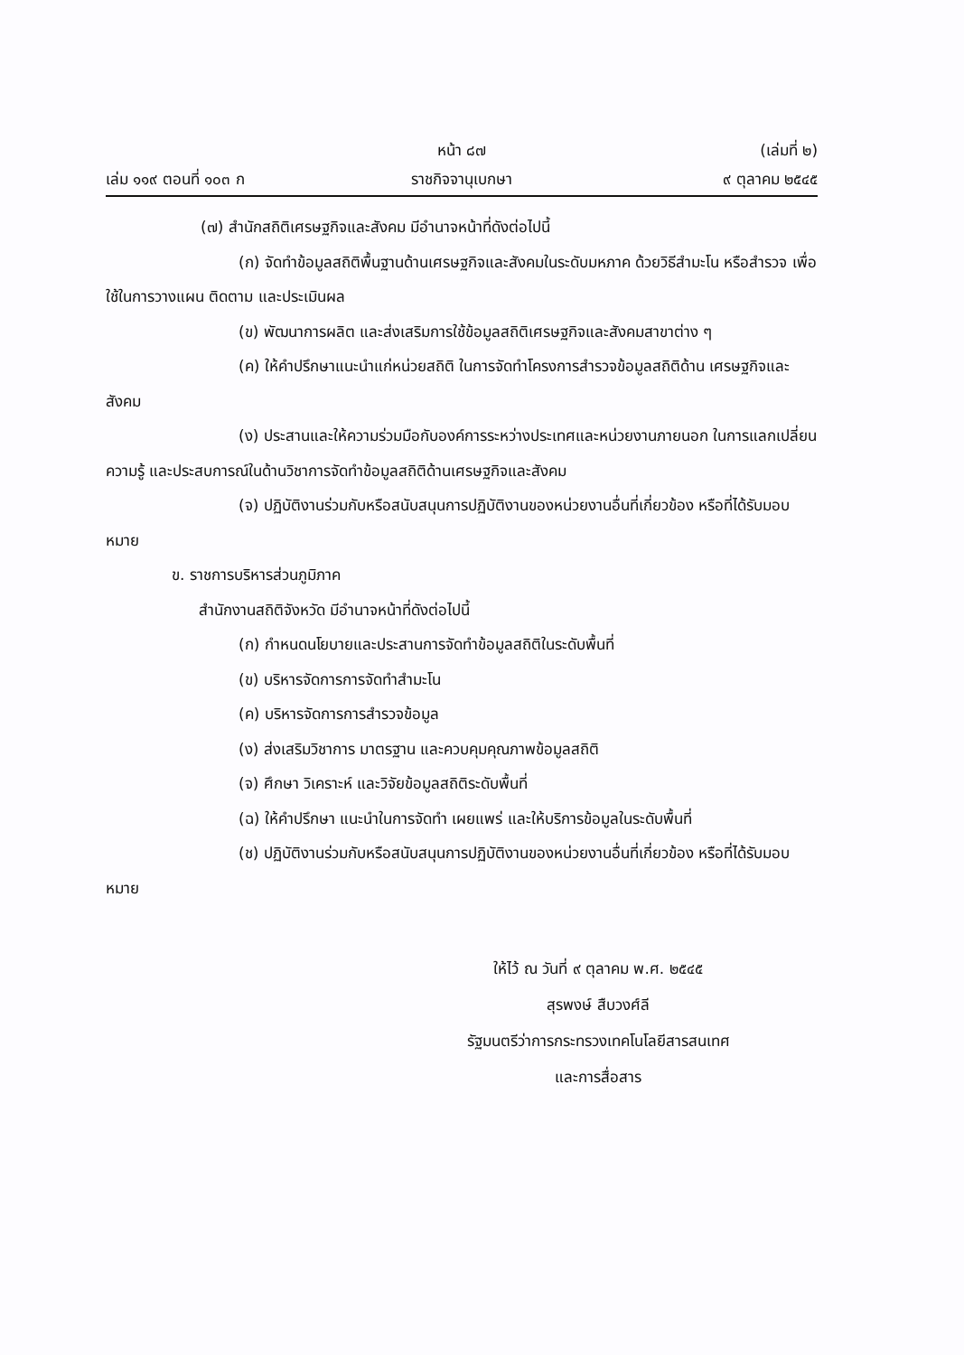หน้า ๘๗ (เล่มที่ ๒)
เล่ม ๑๑๙ ตอนที่ ๑๐๓ ก ราชกิจจานุเบกษา ๙ ตุลาคม ๒๕๔๕
(๗) สำนักสถิติเศรษฐกิจและสังคม มีอำนาจหน้าที่ดังต่อไปนี้
(ก) จัดทำข้อมูลสถิติพื้นฐานด้านเศรษฐกิจและสังคมในระดับมหภาค ด้วยวิธีสำมะโน หรือสำรวจ เพื่อใช้ในการวางแผน ติดตาม และประเมินผล
(ข) พัฒนาการผลิต และส่งเสริมการใช้ข้อมูลสถิติเศรษฐกิจและสังคมสาขาต่าง ๆ
(ค) ให้คำปรึกษาแนะนำแก่หน่วยสถิติ ในการจัดทำโครงการสำรวจข้อมูลสถิติด้าน เศรษฐกิจและสังคม
(ง) ประสานและให้ความร่วมมือกับองค์การระหว่างประเทศและหน่วยงานภายนอก ในการแลกเปลี่ยนความรู้ และประสบการณ์ในด้านวิชาการจัดทำข้อมูลสถิติด้านเศรษฐกิจและสังคม
(จ) ปฏิบัติงานร่วมกับหรือสนับสนุนการปฏิบัติงานของหน่วยงานอื่นที่เกี่ยวข้อง หรือที่ได้รับมอบหมาย
ข. ราชการบริหารส่วนภูมิภาค
สำนักงานสถิติจังหวัด มีอำนาจหน้าที่ดังต่อไปนี้
(ก) กำหนดนโยบายและประสานการจัดทำข้อมูลสถิติในระดับพื้นที่
(ข) บริหารจัดการการจัดทำสำมะโน
(ค) บริหารจัดการการสำรวจข้อมูล
(ง) ส่งเสริมวิชาการ มาตรฐาน และควบคุมคุณภาพข้อมูลสถิติ
(จ) ศึกษา วิเคราะห์ และวิจัยข้อมูลสถิติระดับพื้นที่
(ฉ) ให้คำปรึกษา แนะนำในการจัดทำ เผยแพร่ และให้บริการข้อมูลในระดับพื้นที่
(ช) ปฏิบัติงานร่วมกับหรือสนับสนุนการปฏิบัติงานของหน่วยงานอื่นที่เกี่ยวข้อง หรือที่ได้รับมอบหมาย
ให้ไว้ ณ วันที่ ๙ ตุลาคม พ.ศ. ๒๕๔๕
สุรพงษ์ สืบวงศ์ลี
รัฐมนตรีว่าการกระทรวงเทคโนโลยีสารสนเทศ
และการสื่อสาร